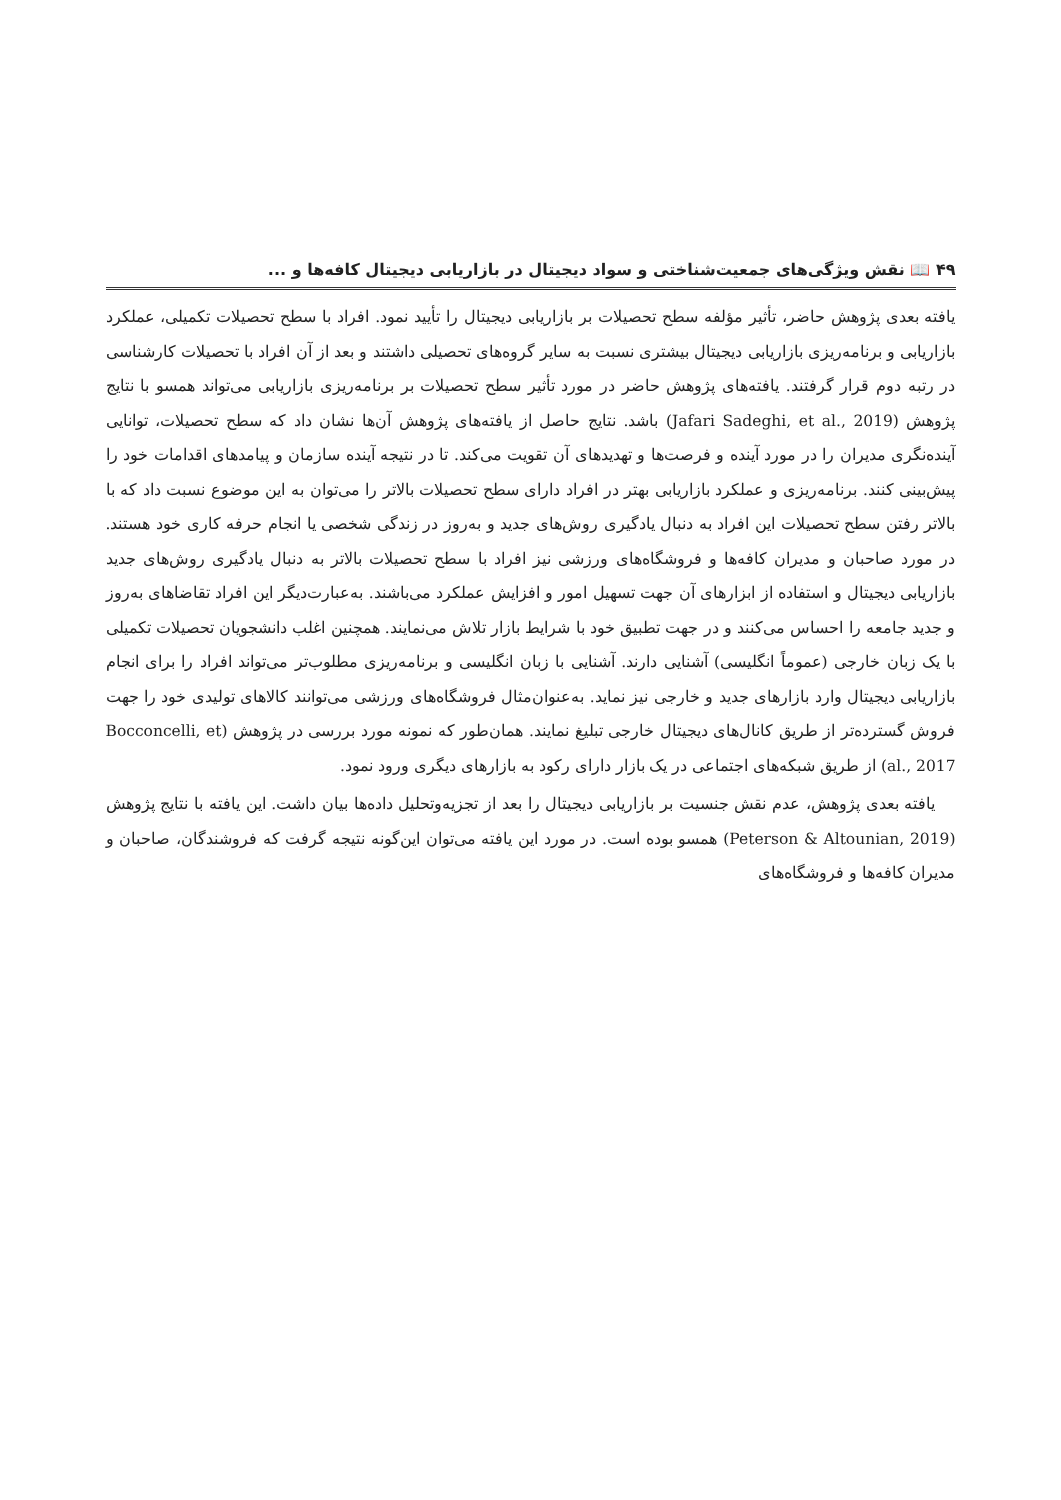۴۹ 📖 نقش ویژگی‌های جمعیت‌شناختی و سواد دیجیتال در بازاریابی دیجیتال کافه‌ها و ...
یافته بعدی پژوهش حاضر، تأثیر مؤلفه سطح تحصیلات بر بازاریابی دیجیتال را تأیید نمود. افراد با سطح تحصیلات تکمیلی، عملکرد بازاریابی و برنامه‌ریزی بازاریابی دیجیتال بیشتری نسبت به سایر گروه‌های تحصیلی داشتند و بعد از آن افراد با تحصیلات کارشناسی در رتبه دوم قرار گرفتند. یافته‌های پژوهش حاضر در مورد تأثیر سطح تحصیلات بر برنامه‌ریزی بازاریابی می‌تواند همسو با نتایج پژوهش (Jafari Sadeghi, et al., 2019) باشد. نتایج حاصل از یافته‌های پژوهش آن‌ها نشان داد که سطح تحصیلات، توانایی آینده‌نگری مدیران را در مورد آینده و فرصت‌ها و تهدیدهای آن تقویت می‌کند. تا در نتیجه آینده سازمان و پیامدهای اقدامات خود را پیش‌بینی کنند. برنامه‌ریزی و عملکرد بازاریابی بهتر در افراد دارای سطح تحصیلات بالاتر را می‌توان به این موضوع نسبت داد که با بالاتر رفتن سطح تحصیلات این افراد به دنبال یادگیری روش‌های جدید و به‌روز در زندگی شخصی یا انجام حرفه کاری خود هستند. در مورد صاحبان و مدیران کافه‌ها و فروشگاه‌های ورزشی نیز افراد با سطح تحصیلات بالاتر به دنبال یادگیری روش‌های جدید بازاریابی دیجیتال و استفاده از ابزارهای آن جهت تسهیل امور و افزایش عملکرد می‌باشند. به‌عبارت‌دیگر این افراد تقاضاهای به‌روز و جدید جامعه را احساس می‌کنند و در جهت تطبیق خود با شرایط بازار تلاش می‌نمایند. همچنین اغلب دانشجویان تحصیلات تکمیلی با یک زبان خارجی (عموماً انگلیسی) آشنایی دارند. آشنایی با زبان انگلیسی و برنامه‌ریزی مطلوب‌تر می‌تواند افراد را برای انجام بازاریابی دیجیتال وارد بازارهای جدید و خارجی نیز نماید. به‌عنوان‌مثال فروشگاه‌های ورزشی می‌توانند کالاهای تولیدی خود را جهت فروش گسترده‌تر از طریق کانال‌های دیجیتال خارجی تبلیغ نمایند. همان‌طور که نمونه مورد بررسی در پژوهش (Bocconcelli, et al., 2017) از طریق شبکه‌های اجتماعی در یک بازار دارای رکود به بازارهای دیگری ورود نمود.
یافته بعدی پژوهش، عدم نقش جنسیت بر بازاریابی دیجیتال را بعد از تجزیه‌وتحلیل داده‌ها بیان داشت. این یافته با نتایج پژوهش (Peterson & Altounian, 2019) همسو بوده است. در مورد این یافته می‌توان این‌گونه نتیجه گرفت که فروشندگان، صاحبان و مدیران کافه‌ها و فروشگاه‌های